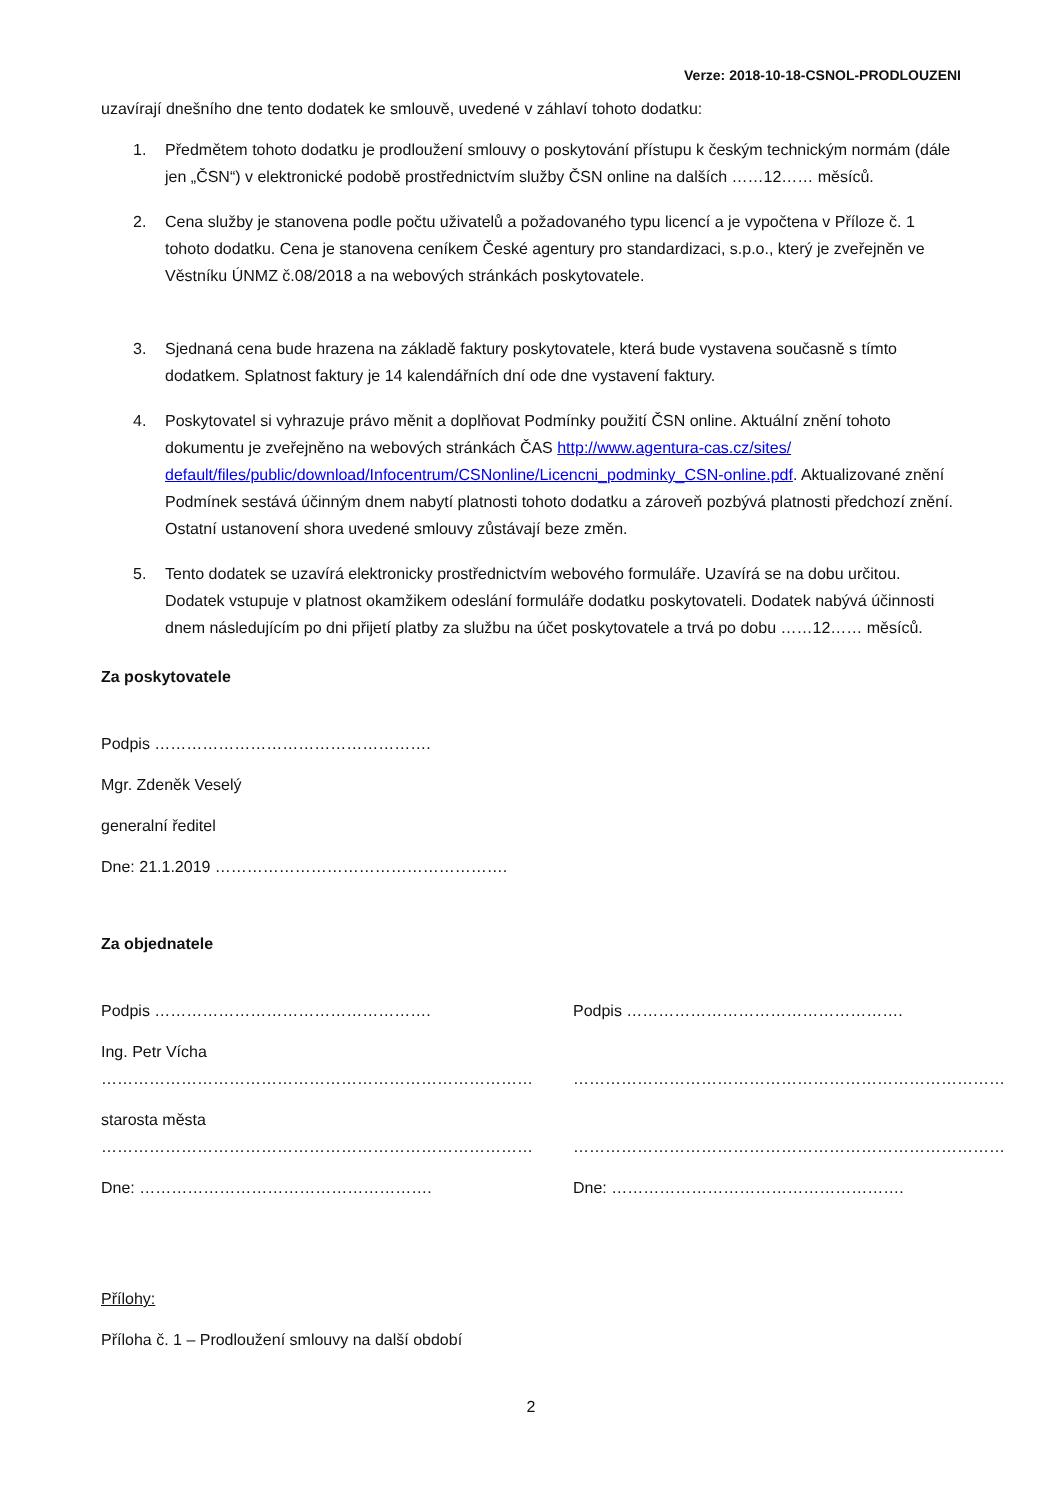Verze: 2018-10-18-CSNOL-PRODLOUZENI
uzavírají dnešního dne tento dodatek ke smlouvě, uvedené v záhlaví tohoto dodatku:
1. Předmětem tohoto dodatku je prodloužení smlouvy o poskytování přístupu k českým technickým normám (dále jen „ČSN“) v elektronické podobě prostřednictvím služby ČSN online na dalších ……12…… měsíců.
2. Cena služby je stanovena podle počtu uživatelů a požadovaného typu licencí a je vypočtena v Příloze č. 1 tohoto dodatku. Cena je stanovena ceníkem České agentury pro standardizaci, s.p.o., který je zveřejněn ve Věstníku ÚNMZ č.08/2018 a na webových stránkách poskytovatele.
3. Sjednaná cena bude hrazena na základě faktury poskytovatele, která bude vystavena současně s tímto dodatkem. Splatnost faktury je 14 kalendářních dní ode dne vystavení faktury.
4. Poskytovatel si vyhrazuje právo měnit a doplňovat Podmínky použití ČSN online. Aktuální znění tohoto dokumentu je zveřejněno na webových stránkách ČAS http://www.agentura-cas.cz/sites/ default/files/public/download/Infocentrum/CSNonline/Licencni_podminky_CSN-online.pdf. Aktualizované znění Podmínek sestává účinným dnem nabytí platnosti tohoto dodatku a zároveň pozbývá platnosti předchozí znění. Ostatní ustanovení shora uvedené smlouvy zůstávají beze změn.
5. Tento dodatek se uzavírá elektronicky prostřednictvím webového formuláře. Uzavírá se na dobu určitou. Dodatek vstupuje v platnost okamžikem odeslání formuláře dodatku poskytovateli. Dodatek nabývá účinnosti dnem následujícím po dni přijetí platby za službu na účet poskytovatele a trvá po dobu ……12…… měsíců.
Za poskytovatele
Podpis …………………………………………….
Mgr. Zdeněk Veselý
generalní ředitel
Dne: 21.1.2019 ……………………………………………….
Za objednatele
Podpis …………………………………………….
Ing. Petr Vícha
………………………………………………………………………
starosta města
………………………………………………………………………
Dne: ……………………………………………….
Podpis …………………………………………….
………………………………………………………………………
………………………………………………………………………
Dne: ……………………………………………….
Přílohy:
Příloha č. 1 – Prodloužení smlouvy na další období
2